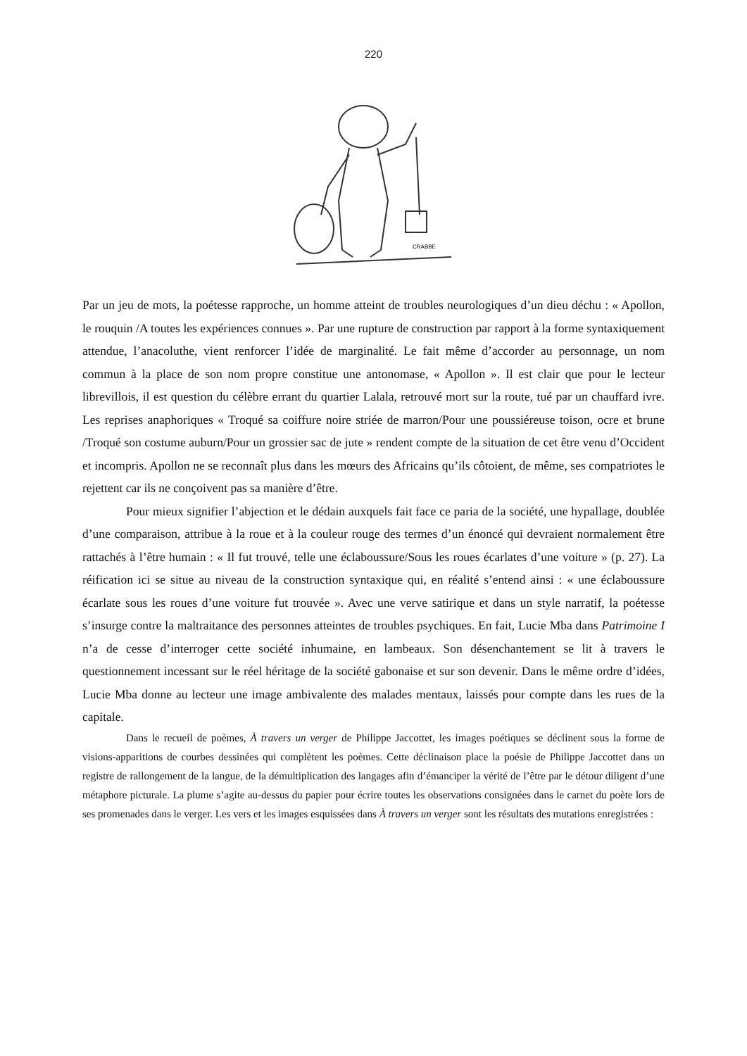220
CRABBE
Par un jeu de mots, la poétesse rapproche, un homme atteint de troubles neurologiques d’un dieu déchu : « Apollon, le rouquin /A toutes les expériences connues ». Par une rupture de construction par rapport à la forme syntaxiquement attendue, l’anacoluthe, vient renforcer l’idée de marginalité. Le fait même d’accorder au personnage, un nom commun à la place de son nom propre constitue une antonomase, « Apollon ». Il est clair que pour le lecteur librevillois, il est question du célèbre errant du quartier Lalala, retrouvé mort sur la route, tué par un chauffard ivre. Les reprises anaphoriques « Troqué sa coiffure noire striée de marron/Pour une poussiéreuse toison, ocre et brune /Troqué son costume auburn/Pour un grossier sac de jute » rendent compte de la situation de cet être venu d’Occident et incompris. Apollon ne se reconnaît plus dans les mœurs des Africains qu’ils côtoient, de même, ses compatriotes le rejettent car ils ne conçoivent pas sa manière d’être.
Pour mieux signifier l’abjection et le dédain auxquels fait face ce paria de la société, une hypallage, doublée d’une comparaison, attribue à la roue et à la couleur rouge des termes d’un énoncé qui devraient normalement être rattachés à l’être humain : « Il fut trouvé, telle une éclaboussure/Sous les roues écarlates d’une voiture » (p. 27). La réification ici se situe au niveau de la construction syntaxique qui, en réalité s’entend ainsi : « une éclaboussure écarlate sous les roues d’une voiture fut trouvée ». Avec une verve satirique et dans un style narratif, la poétesse s’insurge contre la maltraitance des personnes atteintes de troubles psychiques. En fait, Lucie Mba dans Patrimoine I n’a de cesse d’interroger cette société inhumaine, en lambeaux. Son désenchantement se lit à travers le questionnement incessant sur le réel héritage de la société gabonaise et sur son devenir. Dans le même ordre d’idées, Lucie Mba donne au lecteur une image ambivalente des malades mentaux, laissés pour compte dans les rues de la capitale.
Dans le recueil de poèmes, À travers un verger de Philippe Jaccottet, les images poétiques se déclinent sous la forme de visions-apparitions de courbes dessinées qui complètent les poèmes. Cette déclinaison place la poésie de Philippe Jaccottet dans un registre de rallongement de la langue, de la démultiplication des langages afin d’émanciper la vérité de l’être par le détour diligent d’une métaphore picturale. La plume s’agite au-dessus du papier pour écrire toutes les observations consignées dans le carnet du poète lors de ses promenades dans le verger. Les vers et les images esquissées dans À travers un verger sont les résultats des mutations enregistrées :